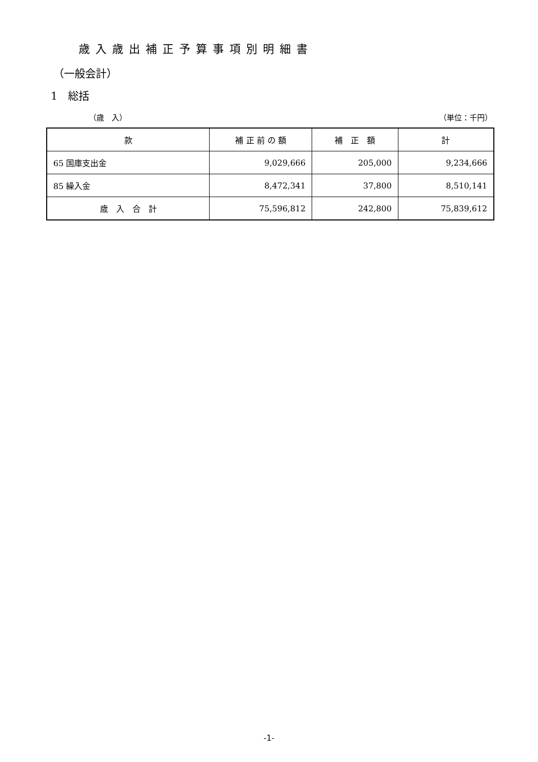歳入歳出補正予算事項別明細書
（一般会計）
1　総括
（歳　入） （単位：千円）
| 款 | 補 正 前 の 額 | 補 正 額 | 計 |
| --- | --- | --- | --- |
| 65 国庫支出金 | 9,029,666 | 205,000 | 9,234,666 |
| 85 繰入金 | 8,472,341 | 37,800 | 8,510,141 |
| 歳 入 合 計 | 75,596,812 | 242,800 | 75,839,612 |
-1-